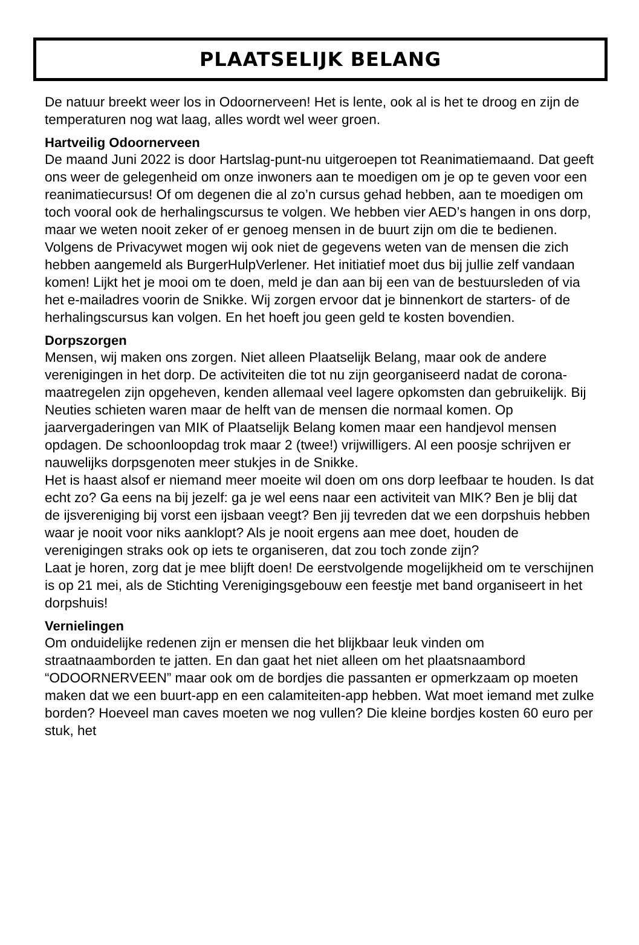PLAATSELIJK BELANG
De natuur breekt weer los in Odoornerveen! Het is lente, ook al is het te droog en zijn de temperaturen nog wat laag, alles wordt wel weer groen.
Hartveilig Odoornerveen
De maand Juni 2022 is door Hartslag-punt-nu uitgeroepen tot Reanimatiemaand. Dat geeft ons weer de gelegenheid om onze inwoners aan te moedigen om je op te geven voor een reanimatiecursus! Of om degenen die al zo’n cursus gehad hebben, aan te moedigen om toch vooral ook de herhalingscursus te volgen. We hebben vier AED’s hangen in ons dorp, maar we weten nooit zeker of er genoeg mensen in de buurt zijn om die te bedienen. Volgens de Privacywet mogen wij ook niet de gegevens weten van de mensen die zich hebben aangemeld als BurgerHulpVerlener. Het initiatief moet dus bij jullie zelf vandaan komen! Lijkt het je mooi om te doen, meld je dan aan bij een van de bestuursleden of via het e-mailadres voorin de Snikke. Wij zorgen ervoor dat je binnenkort de starters- of de herhalingscursus kan volgen. En het hoeft jou geen geld te kosten bovendien.
Dorpszorgen
Mensen, wij maken ons zorgen. Niet alleen Plaatselijk Belang, maar ook de andere verenigingen in het dorp. De activiteiten die tot nu zijn georganiseerd nadat de corona-maatregelen zijn opgeheven, kenden allemaal veel lagere opkomsten dan gebruikelijk. Bij Neuties schieten waren maar de helft van de mensen die normaal komen. Op jaarvergaderingen van MIK of Plaatselijk Belang komen maar een handjevol mensen opdagen. De schoonloopdag trok maar 2 (twee!) vrijwilligers. Al een poosje schrijven er nauwelijks dorpsgenoten meer stukjes in de Snikke.
Het is haast alsof er niemand meer moeite wil doen om ons dorp leefbaar te houden. Is dat echt zo? Ga eens na bij jezelf: ga je wel eens naar een activiteit van MIK? Ben je blij dat de ijsvereniging bij vorst een ijsbaan veegt? Ben jij tevreden dat we een dorpshuis hebben waar je nooit voor niks aanklopt? Als je nooit ergens aan mee doet, houden de verenigingen straks ook op iets te organiseren, dat zou toch zonde zijn?
Laat je horen, zorg dat je mee blijft doen! De eerstvolgende mogelijkheid om te verschijnen is op 21 mei, als de Stichting Verenigingsgebouw een feestje met band organiseert in het dorpshuis!
Vernielingen
Om onduidelijke redenen zijn er mensen die het blijkbaar leuk vinden om straatnaamborden te jatten. En dan gaat het niet alleen om het plaatsnaambord “ODOORNERVEEN” maar ook om de bordjes die passanten er opmerkzaam op moeten maken dat we een buurt-app en een calamiteiten-app hebben. Wat moet iemand met zulke borden? Hoeveel man caves moeten we nog vullen? Die kleine bordjes kosten 60 euro per stuk, het